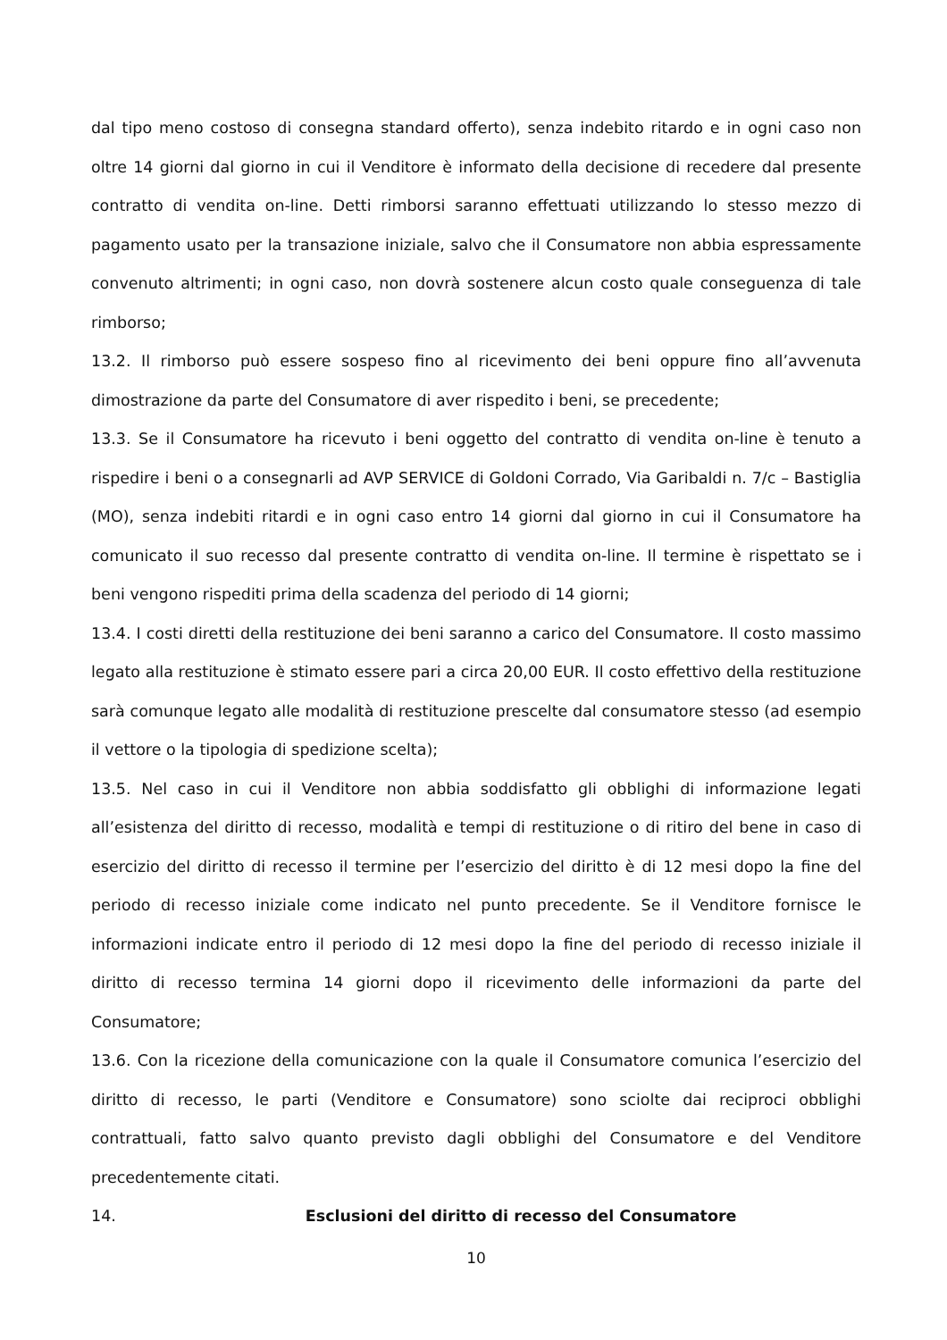dal tipo meno costoso di consegna standard offerto), senza indebito ritardo e in ogni caso non oltre 14 giorni dal giorno in cui il Venditore è informato della decisione di recedere dal presente contratto di vendita on-line. Detti rimborsi saranno effettuati utilizzando lo stesso mezzo di pagamento usato per la transazione iniziale, salvo che il Consumatore non abbia espressamente convenuto altrimenti; in ogni caso, non dovrà sostenere alcun costo quale conseguenza di tale rimborso;
13.2. Il rimborso può essere sospeso fino al ricevimento dei beni oppure fino all’avvenuta dimostrazione da parte del Consumatore di aver rispedito i beni, se precedente;
13.3. Se il Consumatore ha ricevuto i beni oggetto del contratto di vendita on-line è tenuto a rispedire i beni o a consegnarli ad AVP SERVICE di Goldoni Corrado, Via Garibaldi n. 7/c – Bastiglia (MO), senza indebiti ritardi e in ogni caso entro 14 giorni dal giorno in cui il Consumatore ha comunicato il suo recesso dal presente contratto di vendita on-line. Il termine è rispettato se i beni vengono rispediti prima della scadenza del periodo di 14 giorni;
13.4. I costi diretti della restituzione dei beni saranno a carico del Consumatore. Il costo massimo legato alla restituzione è stimato essere pari a circa 20,00 EUR. Il costo effettivo della restituzione sarà comunque legato alle modalità di restituzione prescelte dal consumatore stesso (ad esempio il vettore o la tipologia di spedizione scelta);
13.5. Nel caso in cui il Venditore non abbia soddisfatto gli obblighi di informazione legati all’esistenza del diritto di recesso, modalità e tempi di restituzione o di ritiro del bene in caso di esercizio del diritto di recesso il termine per l’esercizio del diritto è di 12 mesi dopo la fine del periodo di recesso iniziale come indicato nel punto precedente. Se il Venditore fornisce le informazioni indicate entro il periodo di 12 mesi dopo la fine del periodo di recesso iniziale il diritto di recesso termina 14 giorni dopo il ricevimento delle informazioni da parte del Consumatore;
13.6. Con la ricezione della comunicazione con la quale il Consumatore comunica l’esercizio del diritto di recesso, le parti (Venditore e Consumatore) sono sciolte dai reciproci obblighi contrattuali, fatto salvo quanto previsto dagli obblighi del Consumatore e del Venditore precedentemente citati.
14. Esclusioni del diritto di recesso del Consumatore
10